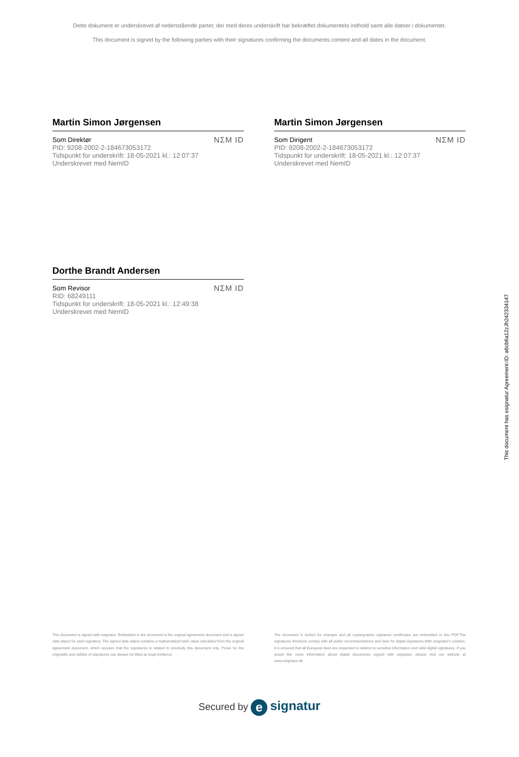Dette dokument er underskrevet af nedenstående parter, der med deres underskrift har bekræftet dokumentets indhold samt alle datoer i dokumentet.
This document is signed by the following parties with their signatures confirming the documents content and all dates in the document.
Martin Simon Jørgensen
Som Direktør
PID: 9208-2002-2-184673053172
Tidspunkt for underskrift: 18-05-2021 kl.: 12:07:37
Underskrevet med NemID
NΣM ID
Martin Simon Jørgensen
Som Dirigent
PID: 9208-2002-2-184673053172
Tidspunkt for underskrift: 18-05-2021 kl.: 12:07:37
Underskrevet med NemID
NΣM ID
Dorthe Brandt Andersen
Som Revisor
RID: 68249111
Tidspunkt for underskrift: 18-05-2021 kl.: 12:49:38
Underskrevet med NemID
NΣM ID
This document is signed with esignatur. Embedded in the document is the original agreement document and a signed data object for each signatory. The signed data object contains a mathematical hash value calculated from the original agreement document, which secures that the signatures is related to precisely this document only. Prove for the originality and validity of signatures can always be lifted as legal evidence.
The document is locked for changes and all cryptographic signature certificates are embedded in this PDF.The signatures therefore comply with all public recommendations and laws for digital signatures.With esignatur's solution, it is ensured that all European laws are respected in relation to sensitive information and valid digital signatures. If you would like more information about digital documents signed with esignatur, please visit our website at www.esignatur.dk.
Secured by e signatur
This document has esignatur Agreement-ID: a6cb6a12zJh242334147